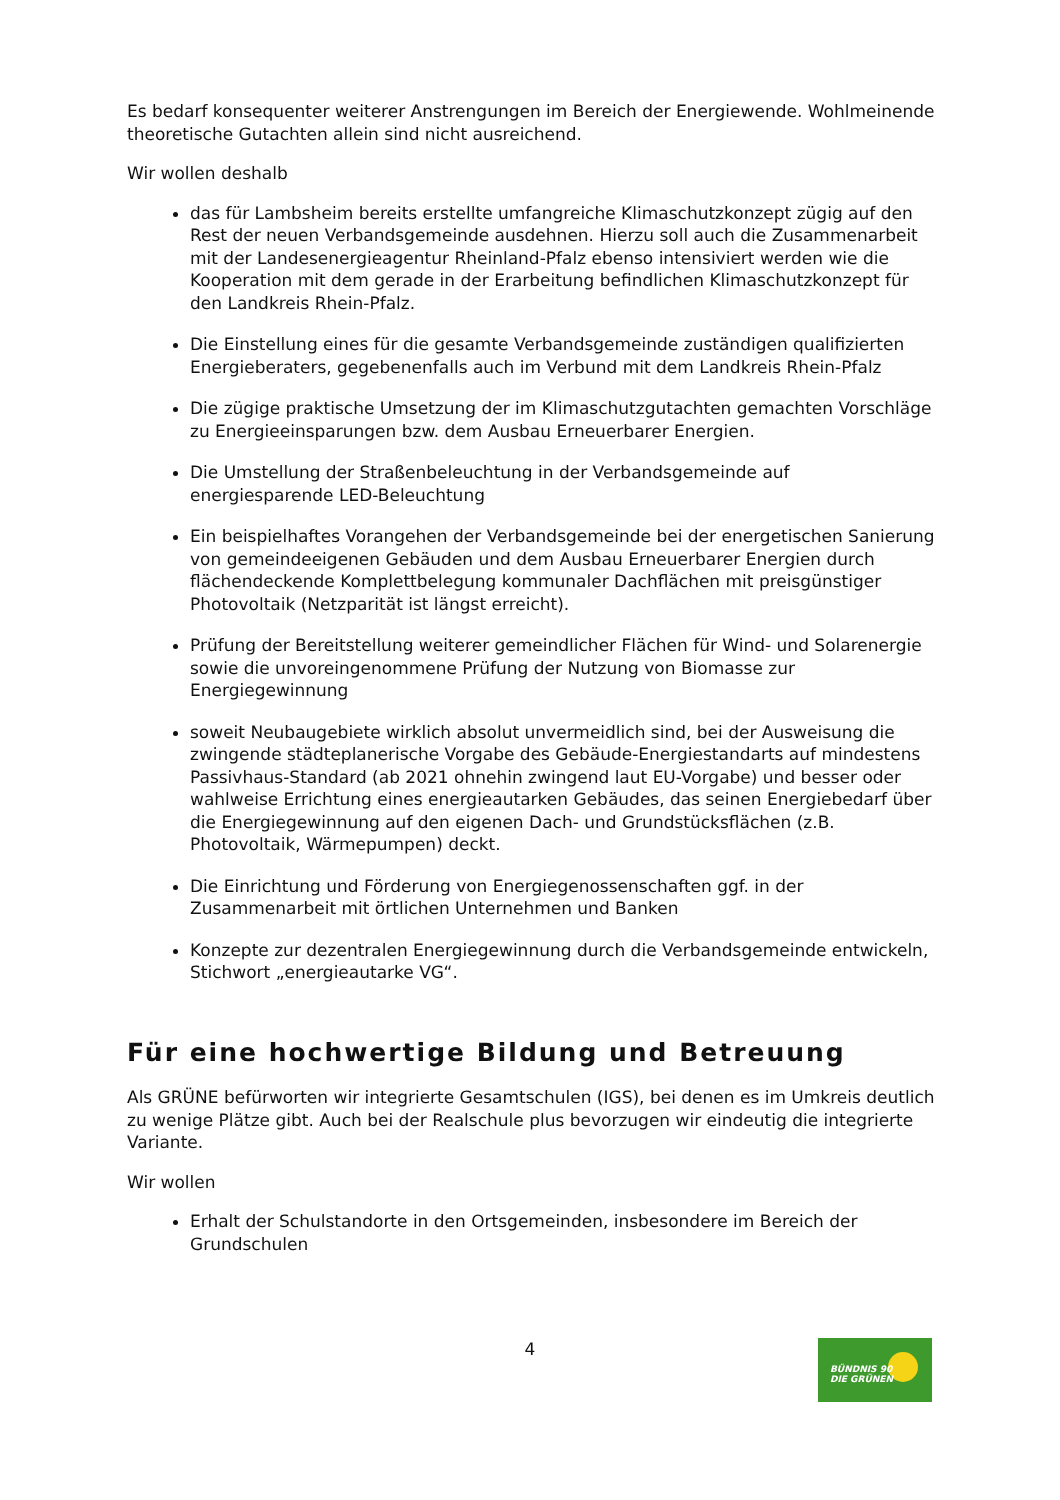Es bedarf konsequenter weiterer Anstrengungen im Bereich der Energiewende. Wohlmeinende theoretische Gutachten allein sind nicht ausreichend.
Wir wollen deshalb
das für Lambsheim bereits erstellte umfangreiche Klimaschutzkonzept zügig auf den Rest der neuen Verbandsgemeinde ausdehnen. Hierzu soll auch die Zusammenarbeit mit der Landesenergieagentur Rheinland-Pfalz ebenso intensiviert werden wie die Kooperation mit dem gerade in der Erarbeitung befindlichen Klimaschutzkonzept für den Landkreis Rhein-Pfalz.
Die Einstellung eines für die gesamte Verbandsgemeinde zuständigen qualifizierten Energieberaters, gegebenenfalls auch im Verbund mit dem Landkreis Rhein-Pfalz
Die zügige praktische Umsetzung der im Klimaschutzgutachten gemachten Vorschläge zu Energieeinsparungen bzw. dem Ausbau Erneuerbarer Energien.
Die Umstellung der Straßenbeleuchtung in der Verbandsgemeinde auf energiesparende LED-Beleuchtung
Ein beispielhaftes Vorangehen der Verbandsgemeinde bei der energetischen Sanierung von gemeindeeigenen Gebäuden und dem Ausbau Erneuerbarer Energien durch flächendeckende Komplettbelegung kommunaler Dachflächen mit preisgünstiger Photovoltaik (Netzparität ist längst erreicht).
Prüfung der Bereitstellung weiterer gemeindlicher Flächen für Wind- und Solarenergie sowie die unvoreingenommene Prüfung der Nutzung von Biomasse zur Energiegewinnung
soweit Neubaugebiete wirklich absolut unvermeidlich sind, bei der Ausweisung die zwingende städteplanerische Vorgabe des Gebäude-Energiestandarts auf mindestens Passivhaus-Standard (ab 2021 ohnehin zwingend laut EU-Vorgabe) und besser oder wahlweise Errichtung eines energieautarken Gebäudes, das seinen Energiebedarf über die Energiegewinnung auf den eigenen Dach- und Grundstücksflächen (z.B. Photovoltaik, Wärmepumpen) deckt.
Die Einrichtung und Förderung von Energiegenossenschaften ggf. in der Zusammenarbeit mit örtlichen Unternehmen und Banken
Konzepte zur dezentralen Energiegewinnung durch die Verbandsgemeinde entwickeln, Stichwort „energieautarke VG“.
Für eine hochwertige Bildung und Betreuung
Als GRÜNE befürworten wir integrierte Gesamtschulen (IGS), bei denen es im Umkreis deutlich zu wenige Plätze gibt. Auch bei der Realschule plus bevorzugen wir eindeutig die integrierte Variante.
Wir wollen
Erhalt der Schulstandorte in den Ortsgemeinden, insbesondere im Bereich der Grundschulen
4
BÜNDNIS 90
DIE GRÜNEN